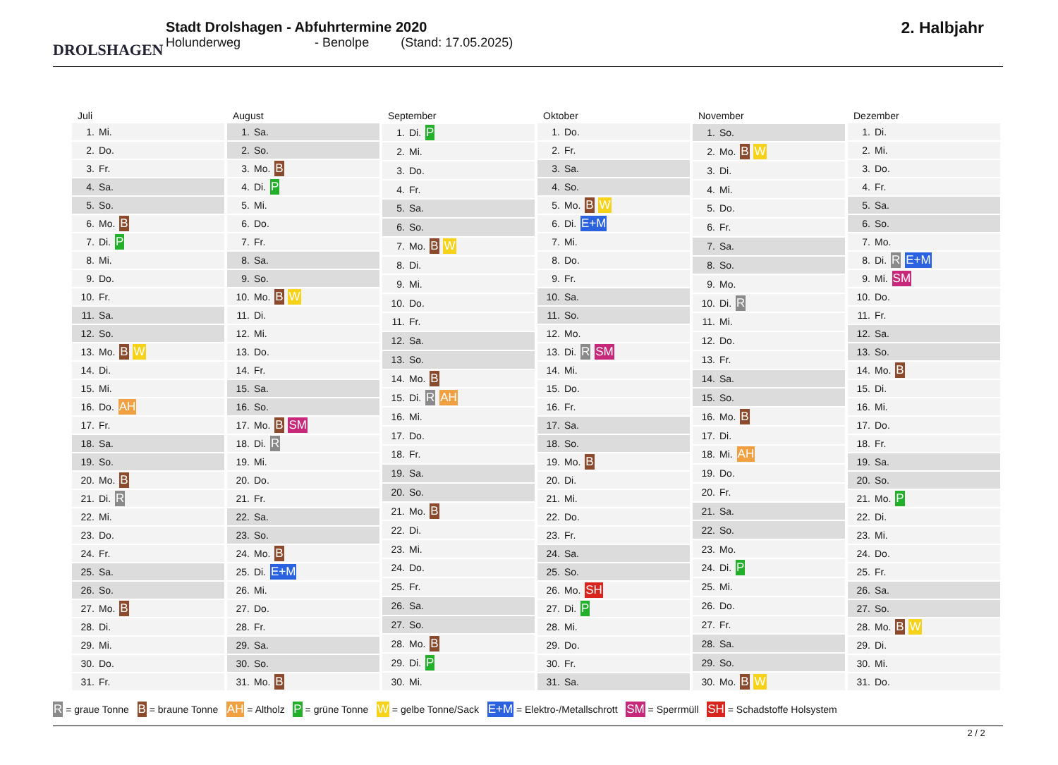DROLSHAGEN
Stadt Drolshagen - Abfuhrtermine 2020
Holunderweg - Benolpe (Stand: 17.05.2025)
2. Halbjahr
| Juli | |
| --- | --- |
| 1. | Mi. |
| 2. | Do. |
| 3. | Fr. |
| 4. | Sa. |
| 5. | So. |
| 6. | Mo. B |
| 7. | Di. P |
| 8. | Mi. |
| 9. | Do. |
| 10. | Fr. |
| 11. | Sa. |
| 12. | So. |
| 13. | Mo. B W |
| 14. | Di. |
| 15. | Mi. |
| 16. | Do. AH |
| 17. | Fr. |
| 18. | Sa. |
| 19. | So. |
| 20. | Mo. B |
| 21. | Di. R |
| 22. | Mi. |
| 23. | Do. |
| 24. | Fr. |
| 25. | Sa. |
| 26. | So. |
| 27. | Mo. B |
| 28. | Di. |
| 29. | Mi. |
| 30. | Do. |
| 31. | Fr. |
| August | |
| --- | --- |
| 1. | Sa. |
| 2. | So. |
| 3. | Mo. B |
| 4. | Di. P |
| 5. | Mi. |
| 6. | Do. |
| 7. | Fr. |
| 8. | Sa. |
| 9. | So. |
| 10. | Mo. B W |
| 11. | Di. |
| 12. | Mi. |
| 13. | Do. |
| 14. | Fr. |
| 15. | Sa. |
| 16. | So. |
| 17. | Mo. B SM |
| 18. | Di. R |
| 19. | Mi. |
| 20. | Do. |
| 21. | Fr. |
| 22. | Sa. |
| 23. | So. |
| 24. | Mo. B |
| 25. | Di. E+M |
| 26. | Mi. |
| 27. | Do. |
| 28. | Fr. |
| 29. | Sa. |
| 30. | So. |
| 31. | Mo. B |
| September | |
| --- | --- |
| 1. | Di. P |
| 2. | Mi. |
| 3. | Do. |
| 4. | Fr. |
| 5. | Sa. |
| 6. | So. |
| 7. | Mo. B W |
| 8. | Di. |
| 9. | Mi. |
| 10. | Do. |
| 11. | Fr. |
| 12. | Sa. |
| 13. | So. |
| 14. | Mo. B |
| 15. | Di. R AH |
| 16. | Mi. |
| 17. | Do. |
| 18. | Fr. |
| 19. | Sa. |
| 20. | So. |
| 21. | Mo. B |
| 22. | Di. |
| 23. | Mi. |
| 24. | Do. |
| 25. | Fr. |
| 26. | Sa. |
| 27. | So. |
| 28. | Mo. B |
| 29. | Di. P |
| 30. | Mi. |
| Oktober | |
| --- | --- |
| 1. | Do. |
| 2. | Fr. |
| 3. | Sa. |
| 4. | So. |
| 5. | Mo. B W |
| 6. | Di. E+M |
| 7. | Mi. |
| 8. | Do. |
| 9. | Fr. |
| 10. | Sa. |
| 11. | So. |
| 12. | Mo. |
| 13. | Di. R SM |
| 14. | Mi. |
| 15. | Do. |
| 16. | Fr. |
| 17. | Sa. |
| 18. | So. |
| 19. | Mo. B |
| 20. | Di. |
| 21. | Mi. |
| 22. | Do. |
| 23. | Fr. |
| 24. | Sa. |
| 25. | So. |
| 26. | Mo. SH |
| 27. | Di. P |
| 28. | Mi. |
| 29. | Do. |
| 30. | Fr. |
| 31. | Sa. |
| November | |
| --- | --- |
| 1. | So. |
| 2. | Mo. B W |
| 3. | Di. |
| 4. | Mi. |
| 5. | Do. |
| 6. | Fr. |
| 7. | Sa. |
| 8. | So. |
| 9. | Mo. |
| 10. | Di. R |
| 11. | Mi. |
| 12. | Do. |
| 13. | Fr. |
| 14. | Sa. |
| 15. | So. |
| 16. | Mo. B |
| 17. | Di. |
| 18. | Mi. AH |
| 19. | Do. |
| 20. | Fr. |
| 21. | Sa. |
| 22. | So. |
| 23. | Mo. |
| 24. | Di. P |
| 25. | Mi. |
| 26. | Do. |
| 27. | Fr. |
| 28. | Sa. |
| 29. | So. |
| 30. | Mo. B W |
| Dezember | |
| --- | --- |
| 1. | Di. |
| 2. | Mi. |
| 3. | Do. |
| 4. | Fr. |
| 5. | Sa. |
| 6. | So. |
| 7. | Mo. |
| 8. | Di. R E+M |
| 9. | Mi. SM |
| 10. | Do. |
| 11. | Fr. |
| 12. | Sa. |
| 13. | So. |
| 14. | Mo. B |
| 15. | Di. |
| 16. | Mi. |
| 17. | Do. |
| 18. | Fr. |
| 19. | Sa. |
| 20. | So. |
| 21. | Mo. P |
| 22. | Di. |
| 23. | Mi. |
| 24. | Do. |
| 25. | Fr. |
| 26. | Sa. |
| 27. | So. |
| 28. | Mo. B W |
| 29. | Di. |
| 30. | Mi. |
| 31. | Do. |
R = graue Tonne B = braune Tonne AH = Altholz P = grüne Tonne W = gelbe Tonne/Sack E+M = Elektro-/Metallschrott SM = Sperrmüll SH = Schadstoffe Holsystem
2 / 2